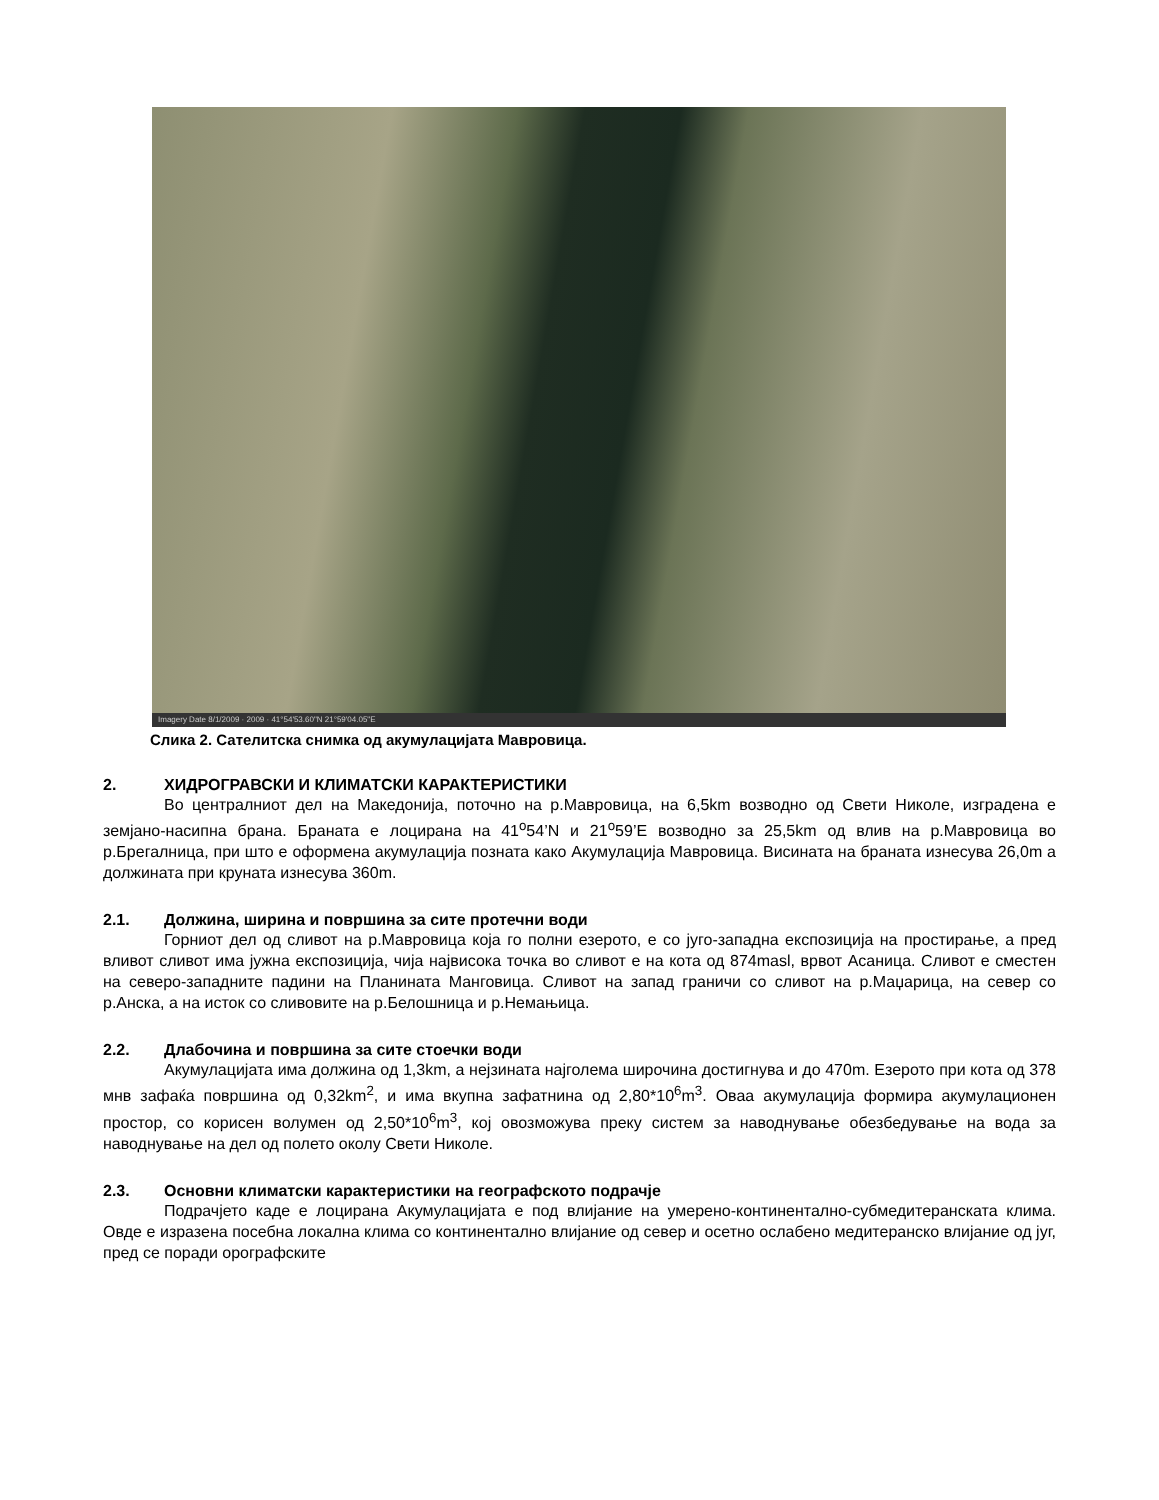Imagery Date 8/1/2009 · 2009 · 41°54'53.60"N 21°59'04.05"E
Слика 2. Сателитска снимка од акумулацијата Мавровица.
2. ХИДРОГРАВСКИ И КЛИМАТСКИ КАРАКТЕРИСТИКИ
Во централниот дел на Македонија, поточно на р.Мавровица, на 6,5km возводно од Свети Николе, изградена е земјано-насипна брана. Браната е лоцирана на 41<sup>o</sup>54’N и 21<sup>o</sup>59’E возводно за 25,5km од влив на р.Мавровица во р.Брегалница, при што е оформена акумулација позната како Акумулација Мавровица. Висината на браната изнесува 26,0m а должината при круната изнесува 360m.
2.1. Должина, ширина и површина за сите протечни води
Горниот дел од сливот на р.Мавровица која го полни езерото, е со југо-западна експозиција на простирање, а пред вливот сливот има јужна експозиција, чија највисока точка во сливот е на кота од 874masl, врвот Асаница. Сливот е сместен на северо-западните падини на Планината Манговица. Сливот на запад граничи со сливот на р.Маџарица, на север со р.Анска, а на исток со сливовите на р.Белошница и р.Немањица.
2.2. Длабочина и површина за сите стоечки води
Акумулацијата има должина од 1,3km, а нејзината најголема широчина достигнува и до 470m. Езерото при кота од 378 мнв зафаќа површина од 0,32km<sup>2</sup>, и има вкупна зафатнина од 2,80*10<sup>6</sup>m<sup>3</sup>. Оваа акумулација формира акумулационен простор, со корисен волумен од 2,50*10<sup>6</sup>m<sup>3</sup>, кој овозможува преку систем за наводнување обезбедување на вода за наводнување на дел од полето околу Свети Николе.
2.3. Основни климатски карактеристики на географското подрачје
Подрачјето каде е лоцирана Акумулацијата е под влијание на умерено-континентално-субмедитеранската клима. Овде е изразена посебна локална клима со континентално влијание од север и осетно ослабено медитеранско влијание од југ, пред се поради орографските